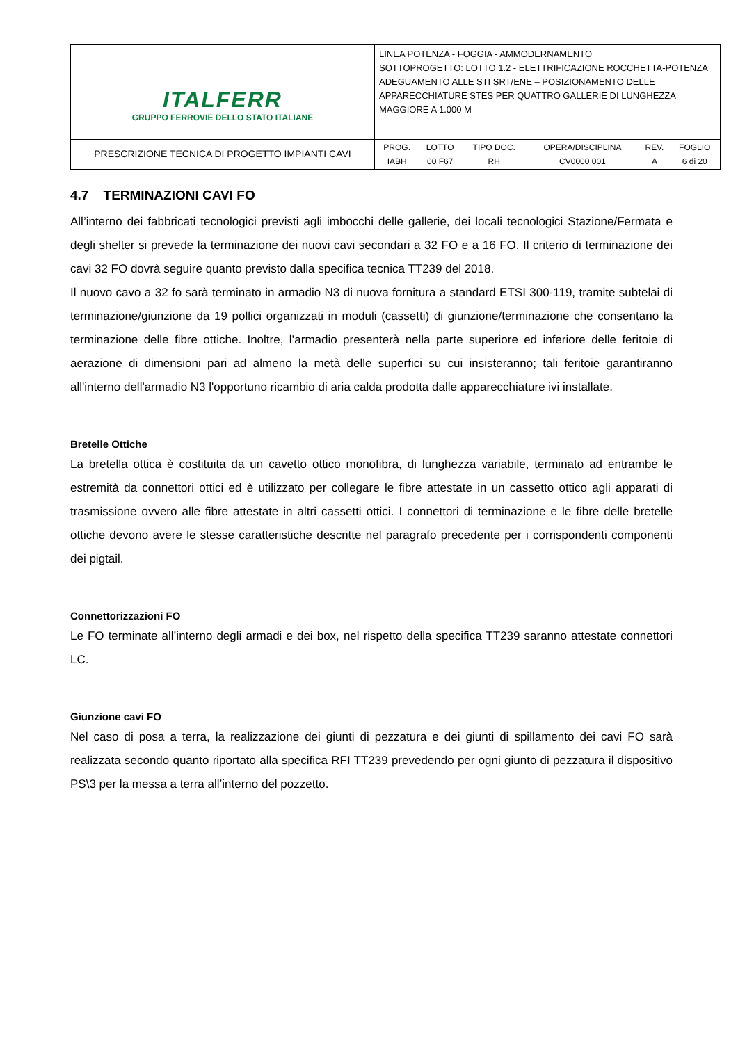| ITALFERR GRUPPO FERROVIE DELLO STATO ITALIANE | LINEA POTENZA - FOGGIA - AMMODERNAMENTO SOTTOPROGETTO: LOTTO 1.2 - ELETTRIFICAZIONE ROCCHETTA-POTENZA ADEGUAMENTO ALLE STI SRT/ENE – POSIZIONAMENTO DELLE APPARECCHIATURE STES PER QUATTRO GALLERIE DI LUNGHEZZA MAGGIORE A 1.000 M |
| PRESCRIZIONE TECNICA DI PROGETTO IMPIANTI CAVI | / PROG. / LOTTO / TIPO DOC. / OPERA/DISCIPLINA / REV. / FOGLIO / / IABH / 00 F67 / RH / CV0000 001 / A / 6 di 20 / |
4.7 TERMINAZIONI CAVI FO
All’interno dei fabbricati tecnologici previsti agli imbocchi delle gallerie, dei locali tecnologici Stazione/Fermata e degli shelter si prevede la terminazione dei nuovi cavi secondari a 32 FO e a 16 FO. Il criterio di terminazione dei cavi 32 FO dovrà seguire quanto previsto dalla specifica tecnica TT239 del 2018.
Il nuovo cavo a 32 fo sarà terminato in armadio N3 di nuova fornitura a standard ETSI 300-119, tramite subtelai di terminazione/giunzione da 19 pollici organizzati in moduli (cassetti) di giunzione/terminazione che consentano la terminazione delle fibre ottiche. Inoltre, l’armadio presenterà nella parte superiore ed inferiore delle feritoie di aerazione di dimensioni pari ad almeno la metà delle superfici su cui insisteranno; tali feritoie garantiranno all'interno dell'armadio N3 l'opportuno ricambio di aria calda prodotta dalle apparecchiature ivi installate.
Bretelle Ottiche
La bretella ottica è costituita da un cavetto ottico monofibra, di lunghezza variabile, terminato ad entrambe le estremità da connettori ottici ed è utilizzato per collegare le fibre attestate in un cassetto ottico agli apparati di trasmissione ovvero alle fibre attestate in altri cassetti ottici. I connettori di terminazione e le fibre delle bretelle ottiche devono avere le stesse caratteristiche descritte nel paragrafo precedente per i corrispondenti componenti dei pigtail.
Connettorizzazioni FO
Le FO terminate all’interno degli armadi e dei box, nel rispetto della specifica TT239 saranno attestate connettori LC.
Giunzione cavi FO
Nel caso di posa a terra, la realizzazione dei giunti di pezzatura e dei giunti di spillamento dei cavi FO sarà realizzata secondo quanto riportato alla specifica RFI TT239 prevedendo per ogni giunto di pezzatura il dispositivo PS\3 per la messa a terra all’interno del pozzetto.